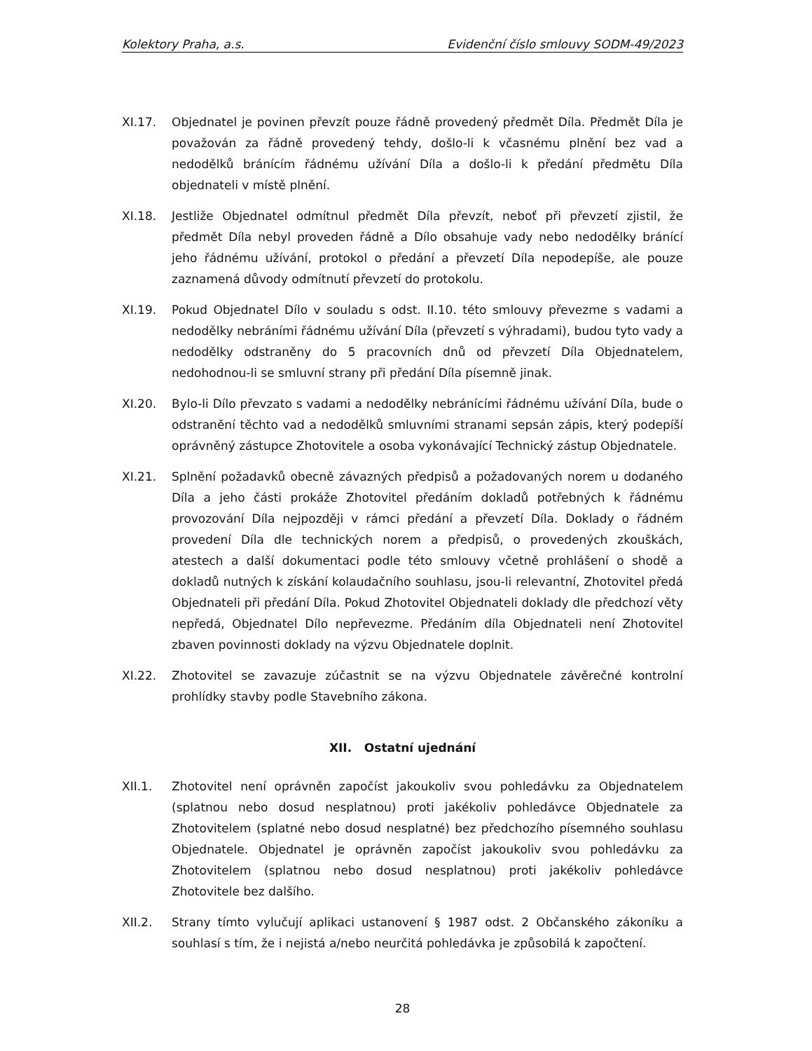Kolektory Praha, a.s. Evidenční číslo smlouvy SODM-49/2023
XI.17. Objednatel je povinen převzít pouze řádně provedený předmět Díla. Předmět Díla je považován za řádně provedený tehdy, došlo-li k včasnému plnění bez vad a nedodělků bránícím řádnému užívání Díla a došlo-li k předání předmětu Díla objednateli v místě plnění.
XI.18. Jestliže Objednatel odmítnul předmět Díla převzít, neboť při převzetí zjistil, že předmět Díla nebyl proveden řádně a Dílo obsahuje vady nebo nedodělky bránící jeho řádnému užívání, protokol o předání a převzetí Díla nepodepíše, ale pouze zaznamená důvody odmítnutí převzetí do protokolu.
XI.19. Pokud Objednatel Dílo v souladu s odst. II.10. této smlouvy převezme s vadami a nedodělky nebráními řádnému užívání Díla (převzetí s výhradami), budou tyto vady a nedodělky odstraněny do 5 pracovních dnů od převzetí Díla Objednatelem, nedohodnou-li se smluvní strany při předání Díla písemně jinak.
XI.20. Bylo-li Dílo převzato s vadami a nedodělky nebránícími řádnému užívání Díla, bude o odstranění těchto vad a nedodělků smluvními stranami sepsán zápis, který podepíší oprávněný zástupce Zhotovitele a osoba vykonávající Technický zástup Objednatele.
XI.21. Splnění požadavků obecně závazných předpisů a požadovaných norem u dodaného Díla a jeho části prokáže Zhotovitel předáním dokladů potřebných k řádnému provozování Díla nejpozději v rámci předání a převzetí Díla. Doklady o řádném provedení Díla dle technických norem a předpisů, o provedených zkouškách, atestech a další dokumentaci podle této smlouvy včetně prohlášení o shodě a dokladů nutných k získání kolaudačního souhlasu, jsou-li relevantní, Zhotovitel předá Objednateli při předání Díla. Pokud Zhotovitel Objednateli doklady dle předchozí věty nepředá, Objednatel Dílo nepřevezme. Předáním díla Objednateli není Zhotovitel zbaven povinnosti doklady na výzvu Objednatele doplnit.
XI.22. Zhotovitel se zavazuje zúčastnit se na výzvu Objednatele závěrečné kontrolní prohlídky stavby podle Stavebního zákona.
XII. Ostatní ujednání
XII.1. Zhotovitel není oprávněn započíst jakoukoliv svou pohledávku za Objednatelem (splatnou nebo dosud nesplatnou) proti jakékoliv pohledávce Objednatele za Zhotovitelem (splatné nebo dosud nesplatné) bez předchozího písemného souhlasu Objednatele. Objednatel je oprávněn započíst jakoukoliv svou pohledávku za Zhotovitelem (splatnou nebo dosud nesplatnou) proti jakékoliv pohledávce Zhotovitele bez dalšího.
XII.2. Strany tímto vylučují aplikaci ustanovení § 1987 odst. 2 Občanského zákoníku a souhlasí s tím, že i nejistá a/nebo neurčitá pohledávka je způsobilá k započtení.
28